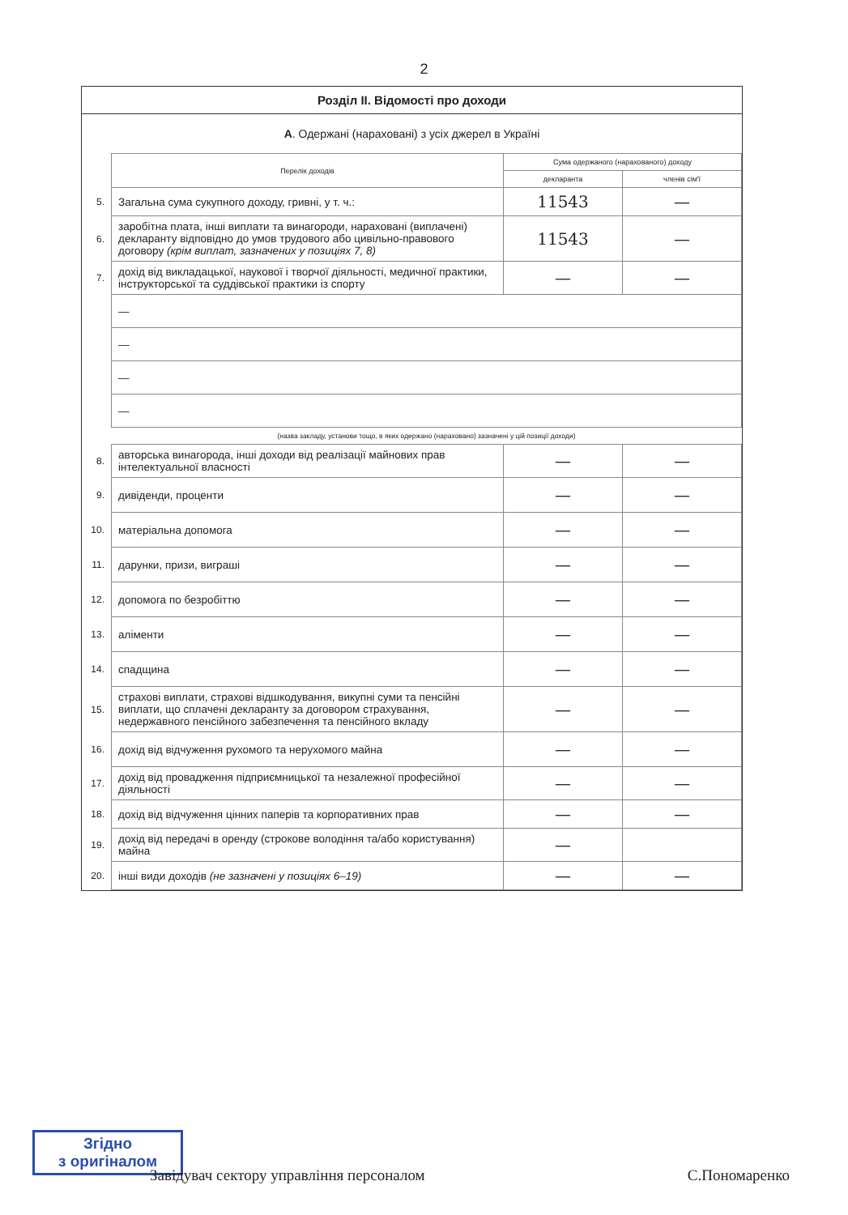2
Розділ II. Відомості про доходи
А. Одержані (нараховані) з усіх джерел в Україні
| | Перелік доходів | Сума одержаного (нарахованого) доходу | |
| | | декларанта | членів сім'ї |
| 5. | Загальна сума сукупного доходу, гривні, у т. ч.: | 11543 | — |
| 6. | заробітна плата, інші виплати та винагороди, нараховані (виплачені) декларанту відповідно до умов трудового або цивільно-правового договору (крім виплат, зазначених у позиціях 7, 8) | 11543 | — |
| 7. | дохід від викладацької, наукової і творчої діяльності, медичної практики, інструкторської та суддівської практики із спорту | — | — |
| | — | | |
| | — | | |
| | — | | |
| | — | | |
| | (назва закладу, установи тощо, в яких одержано (нараховано) зазначені у цій позиції доходи) | | |
| 8. | авторська винагорода, інші доходи від реалізації майнових прав інтелектуальної власності | — | — |
| 9. | дивіденди, проценти | — | — |
| 10. | матеріальна допомога | — | — |
| 11. | дарунки, призи, виграші | — | — |
| 12. | допомога по безробіттю | — | — |
| 13. | аліменти | — | — |
| 14. | спадщина | — | — |
| 15. | страхові виплати, страхові відшкодування, викупні суми та пенсійні виплати, що сплачені декларанту за договором страхування, недержавного пенсійного забезпечення та пенсійного вкладу | — | — |
| 16. | дохід від відчуження рухомого та нерухомого майна | — | — |
| 17. | дохід від провадження підприємницької та незалежної професійної діяльності | — | — |
| 18. | дохід від відчуження цінних паперів та корпоративних прав | — | — |
| 19. | дохід від передачі в оренду (строкове володіння та/або користування) майна | — | |
| 20. | інші види доходів (не зазначені у позиціях 6–19) | — | — |
Згідно
з оригіналом
Завідувач сектору управління персоналом С.Пономаренко